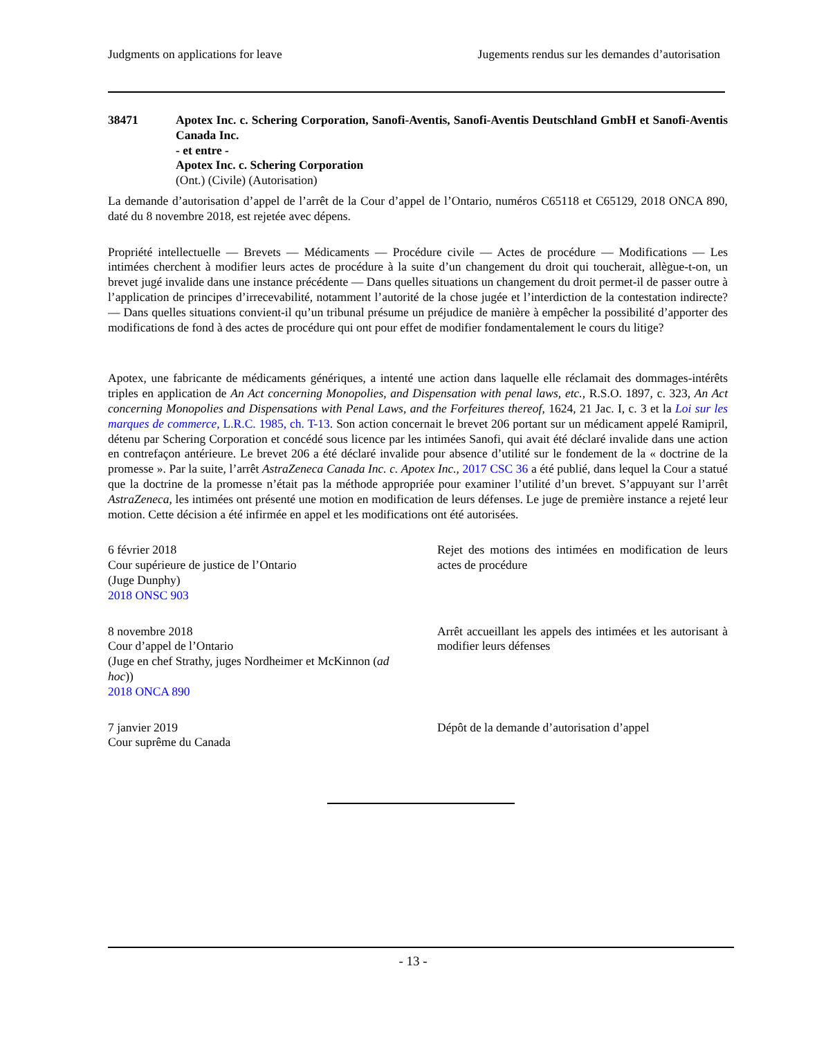Judgments on applications for leave Jugements rendus sur les demandes d’autorisation
38471 Apotex Inc. c. Schering Corporation, Sanofi-Aventis, Sanofi-Aventis Deutschland GmbH et Sanofi-Aventis Canada Inc.
- et entre -
Apotex Inc. c. Schering Corporation
(Ont.) (Civile) (Autorisation)
La demande d’autorisation d’appel de l’arrêt de la Cour d’appel de l’Ontario, numéros C65118 et C65129, 2018 ONCA 890, daté du 8 novembre 2018, est rejetée avec dépens.
Propriété intellectuelle — Brevets — Médicaments — Procédure civile — Actes de procédure — Modifications — Les intimées cherchent à modifier leurs actes de procédure à la suite d’un changement du droit qui toucherait, allègue-t-on, un brevet jugé invalide dans une instance précédente — Dans quelles situations un changement du droit permet-il de passer outre à l’application de principes d’irrecevabilité, notamment l’autorité de la chose jugée et l’interdiction de la contestation indirecte? — Dans quelles situations convient-il qu’un tribunal présume un préjudice de manière à empêcher la possibilité d’apporter des modifications de fond à des actes de procédure qui ont pour effet de modifier fondamentalement le cours du litige?
Apotex, une fabricante de médicaments génériques, a intenté une action dans laquelle elle réclamait des dommages-intérêts triples en application de An Act concerning Monopolies, and Dispensation with penal laws, etc., R.S.O. 1897, c. 323, An Act concerning Monopolies and Dispensations with Penal Laws, and the Forfeitures thereof, 1624, 21 Jac. I, c. 3 et la Loi sur les marques de commerce, L.R.C. 1985, ch. T-13. Son action concernait le brevet 206 portant sur un médicament appelé Ramipril, détenu par Schering Corporation et concédé sous licence par les intimées Sanofi, qui avait été déclaré invalide dans une action en contrefaçon antérieure. Le brevet 206 a été déclaré invalide pour absence d’utilité sur le fondement de la « doctrine de la promesse ». Par la suite, l’arrêt AstraZeneca Canada Inc. c. Apotex Inc., 2017 CSC 36 a été publié, dans lequel la Cour a statué que la doctrine de la promesse n’était pas la méthode appropriée pour examiner l’utilité d’un brevet. S’appuyant sur l’arrêt AstraZeneca, les intimées ont présenté une motion en modification de leurs défenses. Le juge de première instance a rejeté leur motion. Cette décision a été infirmée en appel et les modifications ont été autorisées.
6 février 2018
Cour supérieure de justice de l’Ontario
(Juge Dunphy)
2018 ONSC 903
Rejet des motions des intimées en modification de leurs actes de procédure
8 novembre 2018
Cour d’appel de l’Ontario
(Juge en chef Strathy, juges Nordheimer et McKinnon (ad hoc))
2018 ONCA 890
Arrêt accueillant les appels des intimées et les autorisant à modifier leurs défenses
7 janvier 2019
Cour suprême du Canada
Dépôt de la demande d’autorisation d’appel
- 13 -